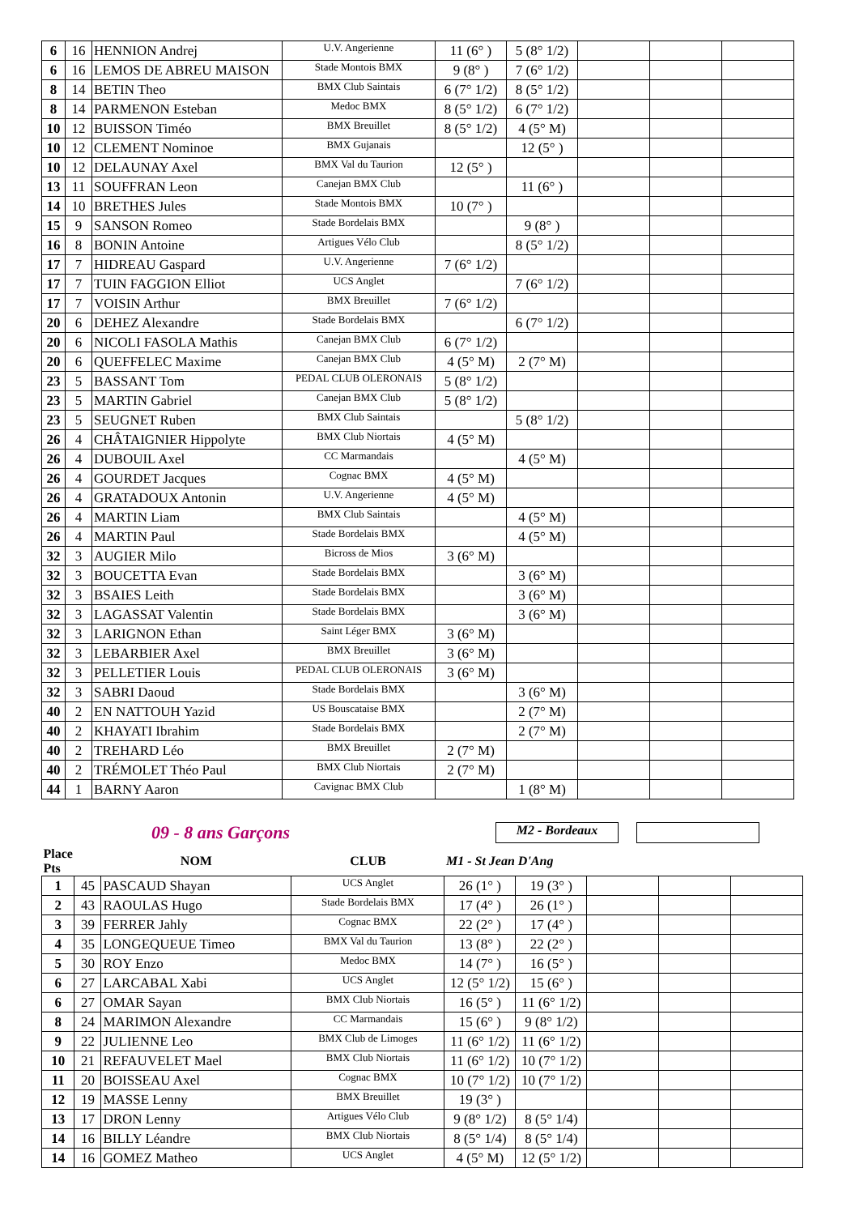| 6 | 16 | HENNION Andrej | U.V. Angerienne | 11 (6° ) | 5 (8° 1/2) | | | |
| 6 | 16 | LEMOS DE ABREU MAISON | Stade Montois BMX | 9 (8° ) | 7 (6° 1/2) | | | |
| 8 | 14 | BETIN Theo | BMX Club Saintais | 6 (7° 1/2) | 8 (5° 1/2) | | | |
| 8 | 14 | PARMENON Esteban | Medoc BMX | 8 (5° 1/2) | 6 (7° 1/2) | | | |
| 10 | 12 | BUISSON Timéo | BMX Breuillet | 8 (5° 1/2) | 4 (5° M) | | | |
| 10 | 12 | CLEMENT Nominoe | BMX Gujanais | | 12 (5° ) | | | |
| 10 | 12 | DELAUNAY Axel | BMX Val du Taurion | 12 (5° ) | | | | |
| 13 | 11 | SOUFFRAN Leon | Canejan BMX Club | | 11 (6° ) | | | |
| 14 | 10 | BRETHES Jules | Stade Montois BMX | 10 (7° ) | | | | |
| 15 | 9 | SANSON Romeo | Stade Bordelais BMX | | 9 (8° ) | | | |
| 16 | 8 | BONIN Antoine | Artigues Vélo Club | | 8 (5° 1/2) | | | |
| 17 | 7 | HIDREAU Gaspard | U.V. Angerienne | 7 (6° 1/2) | | | | |
| 17 | 7 | TUIN FAGGION Elliot | UCS Anglet | | 7 (6° 1/2) | | | |
| 17 | 7 | VOISIN Arthur | BMX Breuillet | 7 (6° 1/2) | | | | |
| 20 | 6 | DEHEZ Alexandre | Stade Bordelais BMX | | 6 (7° 1/2) | | | |
| 20 | 6 | NICOLI FASOLA Mathis | Canejan BMX Club | 6 (7° 1/2) | | | | |
| 20 | 6 | QUEFFELEC Maxime | Canejan BMX Club | 4 (5° M) | 2 (7° M) | | | |
| 23 | 5 | BASSANT Tom | PEDAL CLUB OLERONAIS | 5 (8° 1/2) | | | | |
| 23 | 5 | MARTIN Gabriel | Canejan BMX Club | 5 (8° 1/2) | | | | |
| 23 | 5 | SEUGNET Ruben | BMX Club Saintais | | 5 (8° 1/2) | | | |
| 26 | 4 | CHÂTAIGNIER Hippolyte | BMX Club Niortais | 4 (5° M) | | | | |
| 26 | 4 | DUBOUIL Axel | CC Marmandais | | 4 (5° M) | | | |
| 26 | 4 | GOURDET Jacques | Cognac BMX | 4 (5° M) | | | | |
| 26 | 4 | GRATADOUX Antonin | U.V. Angerienne | 4 (5° M) | | | | |
| 26 | 4 | MARTIN Liam | BMX Club Saintais | | 4 (5° M) | | | |
| 26 | 4 | MARTIN Paul | Stade Bordelais BMX | | 4 (5° M) | | | |
| 32 | 3 | AUGIER Milo | Bicross de Mios | 3 (6° M) | | | | |
| 32 | 3 | BOUCETTA Evan | Stade Bordelais BMX | | 3 (6° M) | | | |
| 32 | 3 | BSAIES Leith | Stade Bordelais BMX | | 3 (6° M) | | | |
| 32 | 3 | LAGASSAT Valentin | Stade Bordelais BMX | | 3 (6° M) | | | |
| 32 | 3 | LARIGNON Ethan | Saint Léger BMX | 3 (6° M) | | | | |
| 32 | 3 | LEBARBIER Axel | BMX Breuillet | 3 (6° M) | | | | |
| 32 | 3 | PELLETIER Louis | PEDAL CLUB OLERONAIS | 3 (6° M) | | | | |
| 32 | 3 | SABRI Daoud | Stade Bordelais BMX | | 3 (6° M) | | | |
| 40 | 2 | EN NATTOUH Yazid | US Bouscataise BMX | | 2 (7° M) | | | |
| 40 | 2 | KHAYATI Ibrahim | Stade Bordelais BMX | | 2 (7° M) | | | |
| 40 | 2 | TREHARD Léo | BMX Breuillet | 2 (7° M) | | | | |
| 40 | 2 | TRÉMOLET Théo Paul | BMX Club Niortais | 2 (7° M) | | | | |
| 44 | 1 | BARNY Aaron | Cavignac BMX Club | | 1 (8° M) | | | |
09 - 8 ans Garçons
M2 - Bordeaux
| Place Pts | | NOM | CLUB | M1 - St Jean D'Ang | | | | |
| --- | --- | --- | --- | --- | --- | --- | --- | --- |
| 1 | 45 | PASCAUD Shayan | UCS Anglet | 26 (1° ) | 19 (3° ) | | | |
| 2 | 43 | RAOULAS Hugo | Stade Bordelais BMX | 17 (4° ) | 26 (1° ) | | | |
| 3 | 39 | FERRER Jahly | Cognac BMX | 22 (2° ) | 17 (4° ) | | | |
| 4 | 35 | LONGEQUEUE Timeo | BMX Val du Taurion | 13 (8° ) | 22 (2° ) | | | |
| 5 | 30 | ROY Enzo | Medoc BMX | 14 (7° ) | 16 (5° ) | | | |
| 6 | 27 | LARCABAL Xabi | UCS Anglet | 12 (5° 1/2) | 15 (6° ) | | | |
| 6 | 27 | OMAR Sayan | BMX Club Niortais | 16 (5° ) | 11 (6° 1/2) | | | |
| 8 | 24 | MARIMON Alexandre | CC Marmandais | 15 (6° ) | 9 (8° 1/2) | | | |
| 9 | 22 | JULIENNE Leo | BMX Club de Limoges | 11 (6° 1/2) | 11 (6° 1/2) | | | |
| 10 | 21 | REFAUVELET Mael | BMX Club Niortais | 11 (6° 1/2) | 10 (7° 1/2) | | | |
| 11 | 20 | BOISSEAU Axel | Cognac BMX | 10 (7° 1/2) | 10 (7° 1/2) | | | |
| 12 | 19 | MASSE Lenny | BMX Breuillet | 19 (3° ) | | | | |
| 13 | 17 | DRON Lenny | Artigues Vélo Club | 9 (8° 1/2) | 8 (5° 1/4) | | | |
| 14 | 16 | BILLY Léandre | BMX Club Niortais | 8 (5° 1/4) | 8 (5° 1/4) | | | |
| 14 | 16 | GOMEZ Matheo | UCS Anglet | 4 (5° M) | 12 (5° 1/2) | | | |